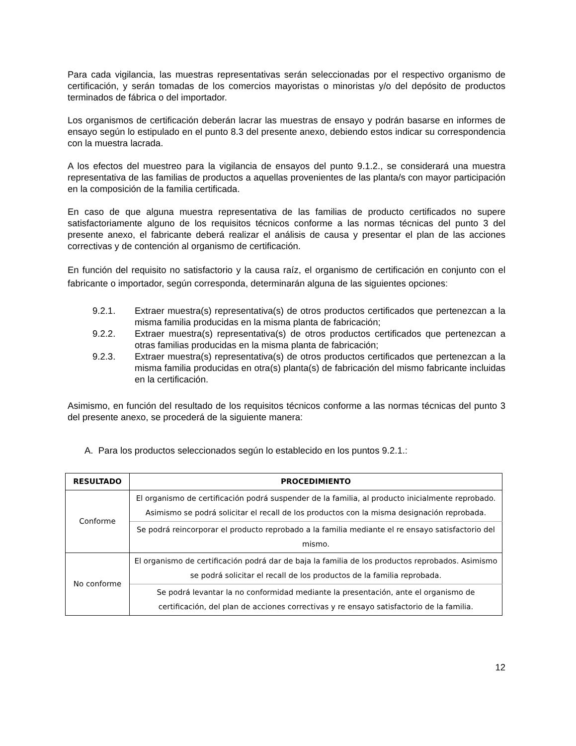Para cada vigilancia, las muestras representativas serán seleccionadas por el respectivo organismo de certificación, y serán tomadas de los comercios mayoristas o minoristas y/o del depósito de productos terminados de fábrica o del importador.
Los organismos de certificación deberán lacrar las muestras de ensayo y podrán basarse en informes de ensayo según lo estipulado en el punto 8.3 del presente anexo, debiendo estos indicar su correspondencia con la muestra lacrada.
A los efectos del muestreo para la vigilancia de ensayos del punto 9.1.2., se considerará una muestra representativa de las familias de productos a aquellas provenientes de las planta/s con mayor participación en la composición de la familia certificada.
En caso de que alguna muestra representativa de las familias de producto certificados no supere satisfactoriamente alguno de los requisitos técnicos conforme a las normas técnicas del punto 3 del presente anexo, el fabricante deberá realizar el análisis de causa y presentar el plan de las acciones correctivas y de contención al organismo de certificación.
En función del requisito no satisfactorio y la causa raíz, el organismo de certificación en conjunto con el fabricante o importador, según corresponda, determinarán alguna de las siguientes opciones:
9.2.1. Extraer muestra(s) representativa(s) de otros productos certificados que pertenezcan a la misma familia producidas en la misma planta de fabricación;
9.2.2. Extraer muestra(s) representativa(s) de otros productos certificados que pertenezcan a otras familias producidas en la misma planta de fabricación;
9.2.3. Extraer muestra(s) representativa(s) de otros productos certificados que pertenezcan a la misma familia producidas en otra(s) planta(s) de fabricación del mismo fabricante incluidas en la certificación.
Asimismo, en función del resultado de los requisitos técnicos conforme a las normas técnicas del punto 3 del presente anexo, se procederá de la siguiente manera:
A. Para los productos seleccionados según lo establecido en los puntos 9.2.1.:
| RESULTADO | PROCEDIMIENTO |
| --- | --- |
| Conforme | El organismo de certificación podrá suspender de la familia, al producto inicialmente reprobado. Asimismo se podrá solicitar el recall de los productos con la misma designación reprobada. |
| | Se podrá reincorporar el producto reprobado a la familia mediante el re ensayo satisfactorio del mismo. |
| No conforme | El organismo de certificación podrá dar de baja la familia de los productos reprobados. Asimismo se podrá solicitar el recall de los productos de la familia reprobada. |
| | Se podrá levantar la no conformidad mediante la presentación, ante el organismo de certificación, del plan de acciones correctivas y re ensayo satisfactorio de la familia. |
12